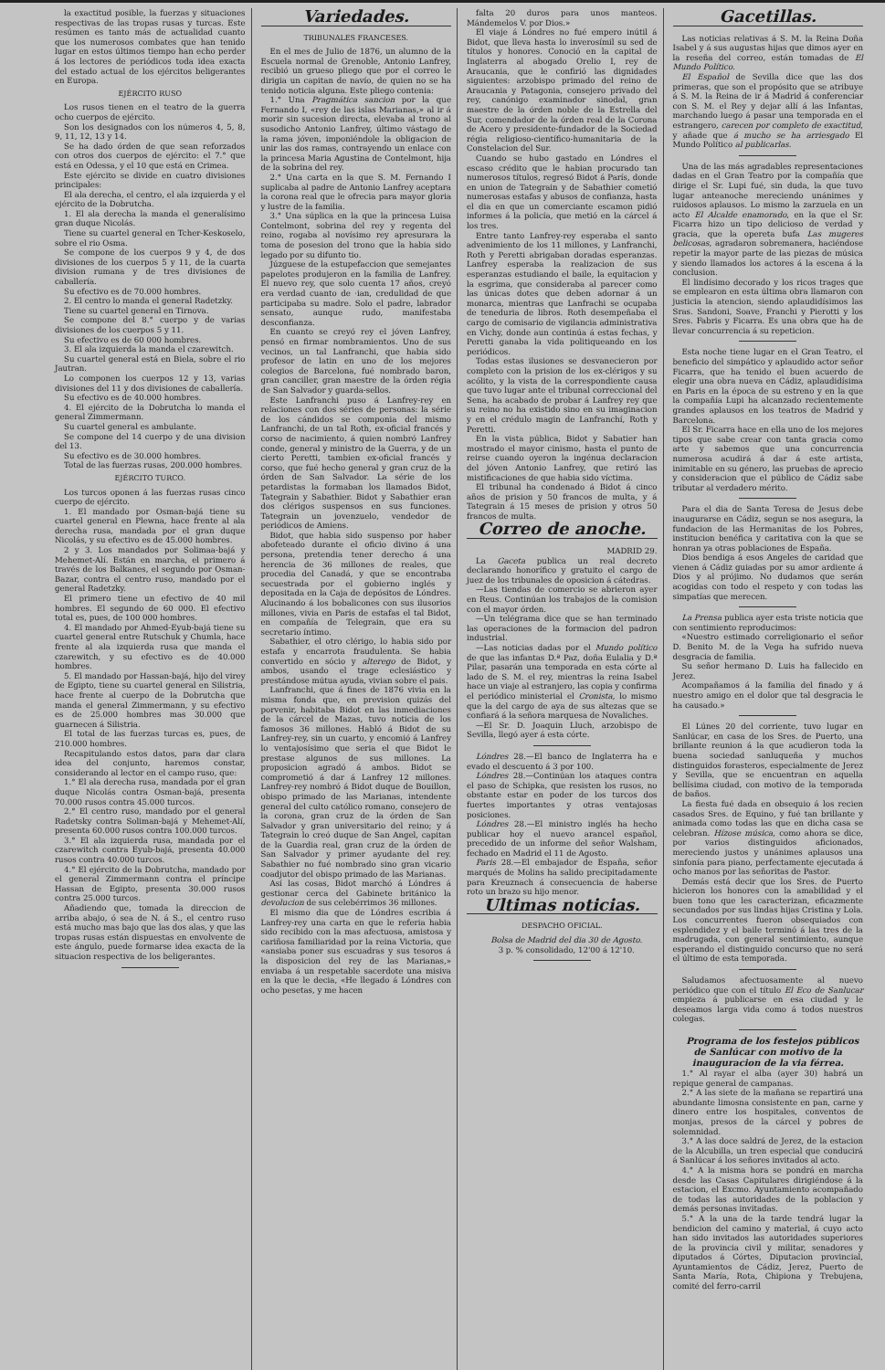la exactitud posible, la fuerzas y situaciones respectivas de las tropas rusas y turcas. Este resúmen es tanto más de actualidad cuanto que los numerosos combates que han tenido lugar en estos últimos tiempo han echo perder á los lectores de periódicos toda idea exacta del estado actual de los ejércitos beligerantes en Europa.
EJÉRCITO RUSO
Los rusos tienen en el teatro de la guerra ocho cuerpos de ejército.
Son los designados con los números 4, 5, 8, 9, 11, 12, 13 y 14.
Se ha dado órden de que sean reforzados con otros dos cuerpos de ejército: el 7.° que está en Odessa, y el 10 que está en Crimea.
Este ejército se divide en cuatro divisiones principales:
El ala derecha, el centro, el ala izquierda y el ejército de la Dobrutcha.
1. El ala derecha la manda el generalísimo gran duque Nicolás.
Tiene su cuartel general en Tcher-Keskoselo, sobre el rio Osma.
Se compone de los cuerpos 9 y 4, de dos divisiones de los cuerpos 5 y 11, de la cuarta division rumana y de tres divisiones de caballería.
Su efectivo es de 70.000 hombres.
2. El centro lo manda el general Radetzky.
Tiene su cuartel general en Tirnova.
Se compone del 8.° cuerpo y de varias divisiones de los cuerpos 5 y 11.
Su efectivo es de 60 000 hombres.
3. El ala izquierda la manda el czarewitch.
Su cuartel general está en Biela, sobre el rio Jautran.
Lo componen los cuerpos 12 y 13, varias divisiones del 11 y dos divisiones de caballería.
Su efectivo es de 40.000 hombres.
4. El ejército de la Dobrutcha lo manda el general Zimmermann.
Su cuartel general es ambulante.
Se compone del 14 cuerpo y de una division del 13.
Su efectivo es de 30.000 hombres.
Total de las fuerzas rusas, 200.000 hombres.
EJÉRCITO TURCO.
Los turcos oponen á las fuerzas rusas cinco cuerpo de ejército.
1. El mandado por Osman-bajá tiene su cuartel general en Plewna, hace frente al ala derecha rusa, mandada por el gran duque Nicolás, y su efectivo es de 45.000 hombres.
2 y 3. Los mandados por Solimaa-bajá y Mehemet-Alí. Están en marcha, el primero á través de los Balkanes, el segundo por Osman-Bazar, contra el centro ruso, mandado por el general Radetzky.
El primero tiene un efectivo de 40 mil hombres. El segundo de 60 000. El efectivo total es, pues, de 100 000 hombres.
4. El mandado por Ahmed-Eyub-bajá tiene su cuartel general entre Rutschuk y Chumla, hace frente al ala izquierda rusa que manda el czarewitch, y su efectivo es de 40.000 hombres.
5. El mandado por Hassan-bajá, hijo del virey de Egipto, tiene su cuartel general en Silistria, hace frente al cuerpo de la Dobrutcha que manda el general Zimmermann, y su efectivo es de 25.000 hombres mas 30.000 que guarnecen á Silistria.
El total de las fuerzas turcas es, pues, de 210.000 hombres.
Recapitulando estos datos, para dar clara idea del conjunto, haremos constar, considerando al lector en el campo ruso, que:
1.° El ala derecha rusa, mandada por el gran duque Nicolás contra Osman-bajá, presenta 70.000 rusos contra 45.000 turcos.
2.° El centro ruso, mandado por el general Radetsky contra Soliman-bajá y Mehemet-Alí, presenta 60.000 rusos contra 100.000 turcos.
3.° El ala izquierda rusa, mandada por el czarewitch contra Eyub-bajá, presenta 40.000 rusos contra 40.000 turcos.
4.° El ejército de la Dobrutcha, mandado por el general Zimmermann contra el príncipe Hassan de Egipto, presenta 30.000 rusos contra 25.000 turcos.
Añadiendo que, tomada la direccion de arriba abajo, ó sea de N. á S., el centro ruso está mucho mas bajo que las dos alas, y que las tropas rusas están dispuestas en envolvente de este ángulo, puede formarse idea exacta de la situacion respectiva de los beligerantes.
Variedades.
TRIBUNALES FRANCESES.
En el mes de Julio de 1876, un alumno de la Escuela normal de Grenoble, Antonio Lanfrey, recibió un grueso pliego que por el correo le dirigia un capitan de navío, de quien no se ha tenido noticia alguna. Este pliego contenia:
1.° Una Pragmática sancion por la que Fernando I, «rey de las islas Marianas,» al ir á morir sin sucesion directa, elevaba al trono al susodicho Antonio Lanfrey, último vástago de la rama jóven, imponiéndole la obligacion de unir las dos ramas, contrayendo un enlace con la princesa Maria Agustina de Contelmont, hija de la sobrina del rey.
2.° Una carta en la que S. M. Fernando I suplicaba al padre de Antonio Lanfrey aceptara la corona real que le ofrecia para mayor gloria y lustre de la familia.
3.° Una súplica en la que la princesa Luisa Contelmont, sobrina del rey y regenta del reino, rogaba al novísimo rey apresurara la toma de posesion del trono que la habia sido legado por su difunto tio.
Júzguese de la estupefaccion que semejantes papelotes produjeron en la familia de Lanfrey. El nuevo rey, que solo cuenta 17 años, creyó era verdad cuanto de ·ian, credulidad de que participaba su madre. Solo el padre, labrador sensato, aunque rudo, manifestaba desconfianza.
En cuanto se creyó rey el jóven Lanfrey, pensó en firmar nombramientos. Uno de sus vecinos, un tal Lanfranchi, que habia sido profesor de latin en uno de los mejores colegios de Barcelona, fué nombrado baron, gran canciller, gran maestre de la órden régia de San Salvador y guarda-sellos.
Este Lanfranchi puso á Lanfrey-rey en relaciones con dos séries de personas: la série de los cándidos se componia del mismo Lanfranchi, de un tal Roth, ex-oficial francés y corso de nacimiento, á quien nombró Lanfrey conde, general y ministro de la Guerra, y de un cierto Peretti, tambien ex-oficial francés y corso, que fué hecho general y gran cruz de la órden de San Salvador. La série de los petardistas la formaban los llamados Bidot, Tategrain y Sabathier. Bidot y Sabathier eran dos clérigos suspensos en sus funciones. Tategrain un jovenzuelo, vendedor de periódicos de Amiens.
Bidot, que habia sido suspenso por haber abofeteado durante el oficio divino á una persona, pretendia tener derecho á una herencia de 36 millones de reales, que procedia del Canadá, y que se encontraba secuestrada por el gobierno inglés y depositada en la Caja de depósitos de Lóndres. Alucinando á los bobalicones con sus ilusorios millones, vivia en Paris de estafas el tal Bidot, en compañía de Telegrain, que era su secretario íntimo.
Sabathier, el otro clérigo, lo habia sido por estafa y encarrota fraudulenta. Se habia convertido en sócio y alterego de Bidot, y ambos, usando el trage eclesiástico y prestándose mútua ayuda, vivian sobre el pais.
Lanfranchi, que á fines de 1876 vivia en la misma fonda que, en prevision quizás del porvenir, habitaba Bidot en las inmediaciones de la cárcel de Mazas, tuvo noticia de los famosos 36 millones. Habló á Bidot de su Lanfrey-rey, sin un cuarto, y encomió á Lanfrey lo ventajosísimo que seria el que Bidot le prestase algunos de sus millones. La proposicion agradó á ambos. Bidot se comprometió á dar á Lanfrey 12 millones. Lanfrey-rey nombró á Bidot duque de Bouillon, obispo primado de las Marianas, intendente general del culto católico romano, consejero de la corona, gran cruz de la órden de San Salvador y gran universitario del reino; y á Tategrain lo creó duque de San Angel, capitan de la Guardia real, gran cruz de la órden de San Salvador y primer ayudante del rey. Sabathier no fué nombrado sino gran vicario coadjutor del obispo primado de las Marianas.
Así las cosas, Bidot marchó á Lóndres á gestionar cerca del Gabinete británico la devolucion de sus celebérrimos 36 millones.
El mismo dia que de Lóndres escribia á Lanfrey-rey una carta en que le referia habia sido recibido con la mas afectuosa, amistosa y cariñosa familiaridad por la reina Victoria, que «ansiaba poner sus escuadras y sus tesoros á la disposicion del rey de las Marianas,» enviaba á un respetable sacerdote una misiva en la que le decia, «He llegado á Lóndres con ocho pesetas, y me hacen
falta 20 duros para unos manteos. Mándemelos V. por Dios.»
El viaje á Lóndres no fué empero inútil á Bidot, que lleva hasta lo inverosímil su sed de títulos y honores. Conoció en la capital de Inglaterra al abogado Orelio I, rey de Araucania, que le confirió las dignidades siguientes: arzobispo primado del reino de Araucania y Patagonia, consejero privado del rey, canónigo examinador sinodal, gran maestre de la órden noble de la Estrella del Sur, comendador de la órden real de la Corona de Acero y presidente-fundador de la Sociedad régia religioso-científico-humanitaria de la Constelacion del Sur.
Cuando se hubo gastado en Lóndres el escaso crédito que le habian procurado tan numerosos títulos, regresó Bidot á París, donde en union de Tategrain y de Sabathier cometió numerosas estafas y abusos de confianza, hasta el dia en que un comerciante escamon pidió informes á la policía, que metió en la cárcel á los tres.
Entre tanto Lanfrey-rey esperaba el santo advenimiento de los 11 millones, y Lanfranchi, Roth y Peretti abrigaban doradas esperanzas. Lanfrey esperaba la realizacion de sus esperanzas estudiando el baile, la equitacion y la esgrima, que consideraba al parecer como las únicas dotes que deben adornar á un monarca, mientras que Lanfrachi se ocupaba de teneduria de libros. Roth desempeñaba el cargo de comisario de vigilancia administrativa en Vichy, donde aun continúa á estas fechas, y Peretti ganaba la vida politiqueando en los periódicos.
Todas estas ilusiones se desvanecieron por completo con la prision de los ex-clérigos y su acólito, y la vista de la correspondiente causa que tuvo lugar ante el tribunal correccional del Sena, ha acabado de probar á Lanfrey rey que su reino no ha existido sino en su imaginacion y en el crédulo magin de Lanfranchí, Roth y Peretti.
En la vista pública, Bidot y Sabatier han mostrado el mayor cinismo, hasta el punto de reirse cuando oyeron la ingénua declaracion del jóven Antonio Lanfrey, que retiró las mistificaciones de que habia sido víctima.
El tribunal ha condenado á Bidot á cinco años de prision y 50 francos de multa, y á Tategrain á 15 meses de prision y otros 50 francos de multa.
Correo de anoche.
MADRID 29.
La Gaceta publica un real decreto declarando honorífico y gratuito el cargo de juez de los tribunales de oposicion á cátedras.
—Las tiendas de comercio se abrieron ayer en Reus. Continúan los trabajos de la comision con el mayor órden.
—Un telégrama dice que se han terminado las operaciones de la formacion del padron industrial.
—Las noticias dadas por el Mundo político de que las infantas D.ª Paz, doña Eulalia y D.ª Pilar, pasarán una temporada en esta córte al lado de S. M. el rey, mientras la reina Isabel hace un viaje al estranjero, las copia y confirma el periódico ministerial el Cronista, lo mismo que la del cargo de aya de sus altezas que se confiará á la señora marquesa de Novaliches.
—El Sr. D. Joaquin Lluch, arzobispo de Sevilla, llegó ayer á esta córte.
Lóndres 28.—El banco de Inglaterra ha e evado el descuento á 3 por 100.
Lóndres 28.—Continúan los ataques contra el paso de Schipka, que resisten los rusos, no obstante estar en poder de los turcos dos fuertes importantes y otras ventajosas posiciones.
Lóndres 28.—El ministro inglés ha hecho publicar hoy el nuevo arancel español, precedido de un informe del señor Walsham, fechado en Madrid el 11 de Agosto.
Paris 28.—El embajador de España, señor marqués de Molins ha salido precipitadamente para Kreuznach á consecuencia de haberse roto un brazo su hijo menor.
Ultimas noticias.
DESPACHO OFICIAL.
Bolsa de Madrid del dia 30 de Agosto.
3 p. % consolidado, 12'00 á 12'10.
Gacetillas.
Las noticias relativas á S. M. la Reina Doña Isabel y á sus augustas hijas que dimos ayer en la reseña del correo, están tomadas de El Mundo Político.
El Español de Sevilla dice que las dos primeras, que son el propósito que se atribuye á S. M. la Reina de ir á Madrid á conferenciar con S. M. el Rey y dejar allí á las Infantas, marchando luego á pasar una temporada en el estrangero, carecen por completo de exactitud, y añade que á mucho se ha arriesgado El Mundo Político al publicarlas.
Una de las más agradables representaciones dadas en el Gran Teatro por la compañía que dirige el Sr. Lupi fué, sin duda, la que tuvo lugar anteanoche mereciendo unánimes y ruidosos aplausos. Lo mismo la zarzuela en un acto El Alcalde enamorado, en la que el Sr. Ficarra hizo un tipo delicioso de verdad y gracia, que la opereta bufa Las mugeres belicosas, agradaron sobremanera, haciéndose repetir la mayor parte de las piezas de música y siendo llamados los actores á la escena á la conclusion.
El lindísimo decorado y los ricos trages que se emplearon en esta última obra llamaron con justicia la atencion, siendo aplaudidísimos las Sras. Sandoni, Soave, Franchi y Pierotti y los Sres. Fabris y Ficarra. Es una obra que ha de llevar concurrencia á su repeticion.
Esta noche tiene lugar en el Gran Teatro, el beneficio del simpático y aplaudido actor señor Ficarra, que ha tenido el buen acuerdo de elegir una obra nueva en Cádiz, aplaudidísima en Paris en la época de su estreno y en la que la compañía Lupi ha alcanzado recientemente grandes aplausos en los teatros de Madrid y Barcelona.
El Sr. Ficarra hace en ella uno de los mejores tipos que sabe crear con tanta gracia como arte y sabemos que una concurrencia numerosa acudirá á dar á este artista, inimitable en su género, las pruebas de aprecio y consideracion que el público de Cádiz sabe tributar al verdadero mérito.
Para el dia de Santa Teresa de Jesus debe inaugurarse en Cádiz, segun se nos asegura, la fundacion de las Hermanitas de los Pobres, institucion benéfica y caritativa con la que se honran ya otras poblaciones de España.
Dios bendiga á esos Angeles de caridad que vienen á Cádiz guiadas por su amor ardiente á Dios y al prójimo. No dudamos que serán acogidas con todo el respeto y con todas las simpatías que merecen.
La Prensa publica ayer esta triste noticia que con sentimiento reproducimos:
«Nuestro estimado correligionario el señor D. Benito M. de la Vega ha sufrido nueva desgracia de familia.
Su señor hermano D. Luis ha fallecido en Jerez.
Acompañamos á la familia del finado y á nuestro amigo en el dolor que tal desgracia le ha causado.»
El Lúnes 20 del corriente, tuvo lugar en Sanlúcar, en casa de los Sres. de Puerto, una brillante reunion á la que acudieron toda la buena sociedad sanluqueña y muchos distinguidos forasteros, especialmente de Jerez y Sevilla, que se encuentran en aquella bellísima ciudad, con motivo de la temporada de baños.
La fiesta fué dada en obsequio á los recien casados Sres. de Equino, y fué tan brillante y animada como todas las que en dicha casa se celebran. Hízose música, como ahora se dice, por varios distinguidos aficionados, mereciendo justos y unánimes aplausos una sinfonía para piano, perfectamente ejecutada á ocho manos por las señoritas de Pastor.
Demás está decir que los Sres. de Puerto hicieron los honores con la amabilidad y el buen tono que les caracterizan, eficazmente secundados por sus lindas hijas Cristina y Lola. Los concurrentes fueron obsequiados con esplendidez y el baile terminó á las tres de la madrugada, con general sentimiento, aunque esperando el distinguido concurso que no será el último de esta temporada.
Saludamos afectuosamente al nuevo periódico que con el título El Eco de Sanlucar empieza á publicarse en esa ciudad y le deseamos larga vida como á todos nuestros colegas.
Programa de los festejos públicos de Sanlúcar con motivo de la inauguracion de la via férrea.
1.° Al rayar el alba (ayer 30) habrá un repique general de campanas.
2.° A las siete de la mañana se repartirá una abundante limosna consistente en pan, carne y dinero entre los hospitales, conventos de monjas, presos de la cárcel y pobres de solemnidad.
3.° A las doce saldrá de Jerez, de la estacion de la Alcubilla, un tren especial que conducirá á Sanlúcar á los señores invitados al acto.
4.° A la misma hora se pondrá en marcha desde las Casas Capitulares dirigiéndose á la estacion, el Excmo. Ayuntamiento acompañado de todas las autoridades de la poblacion y demás personas invitadas.
5.° A la una de la tarde tendrá lugar la bendicion del camino y material, á cuyo acto han sido invitados las autoridades superiores de la provincia civil y militar, senadores y diputados á Córtes, Diputacion provincial, Ayuntamientos de Cádiz, Jerez, Puerto de Santa María, Rota, Chipiona y Trebujena, comité del ferro-carril